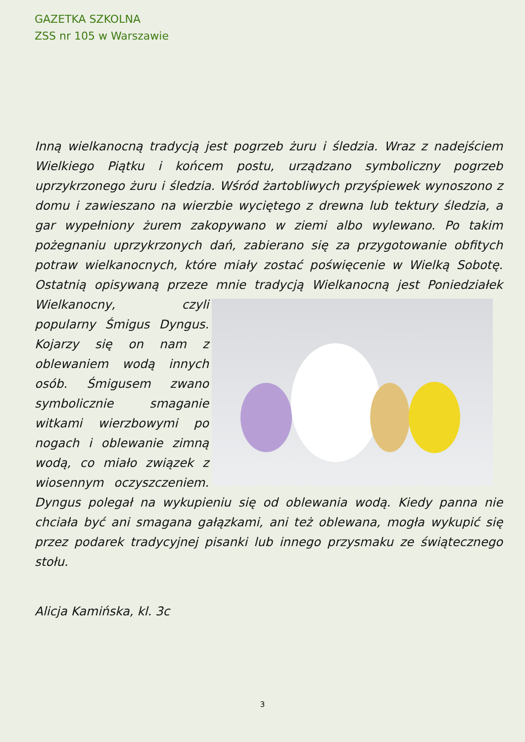GAZETKA SZKOLNA
ZSS nr 105 w Warszawie
Inną wielkanocną tradycją jest pogrzeb żuru i śledzia. Wraz z nadejściem Wielkiego Piątku i końcem postu, urządzano symboliczny pogrzeb uprzykrzonego żuru i śledzia. Wśród żartobliwych przyśpiewek wynoszono z domu i zawieszano na wierzbie wyciętego z drewna lub tektury śledzia, a gar wypełniony żurem zakopywano w ziemi albo wylewano. Po takim pożegnaniu uprzykrzonych dań, zabierano się za przygotowanie obfitych potraw wielkanocnych, które miały zostać poświęcenie w Wielką Sobotę. Ostatnią opisywaną przeze mnie tradycją Wielkanocną jest Poniedziałek Wielkanocny, czyli popularny Śmigus Dyngus. Kojarzy się on nam z oblewaniem wodą innych osób. Śmigusem zwano symbolicznie smaganie witkami wierzbowymi po nogach i oblewanie zimną wodą, co miało związek z wiosennym oczyszczeniem. Dyngus polegał na wykupieniu się od oblewania wodą. Kiedy panna nie chciała być ani smagana gałązkami, ani też oblewana, mogła wykupić się przez podarek tradycyjnej pisanki lub innego przysmaku ze świątecznego stołu.
Alicja Kamińska, kl. 3c
3